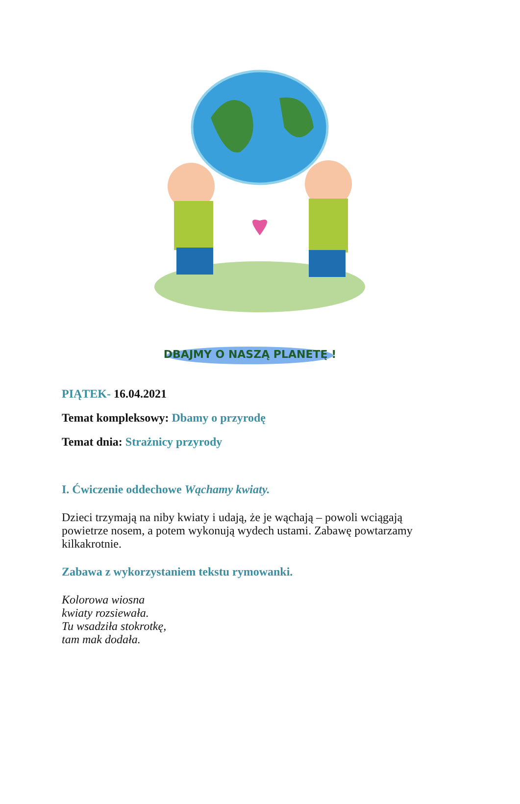DBAJMY O NASZĄ PLANETĘ !
PIĄTEK- 16.04.2021
Temat kompleksowy: Dbamy o przyrodę
Temat dnia: Strażnicy przyrody
I. Ćwiczenie oddechowe Wąchamy kwiaty.
Dzieci trzymają na niby kwiaty i udają, że je wąchają – powoli wciągają
powietrze nosem, a potem wykonują wydech ustami. Zabawę powtarzamy
kilkakrotnie.
Zabawa z wykorzystaniem tekstu rymowanki.
Kolorowa wiosna
kwiaty rozsiewała.
Tu wsadziła stokrotkę,
tam mak dodała.